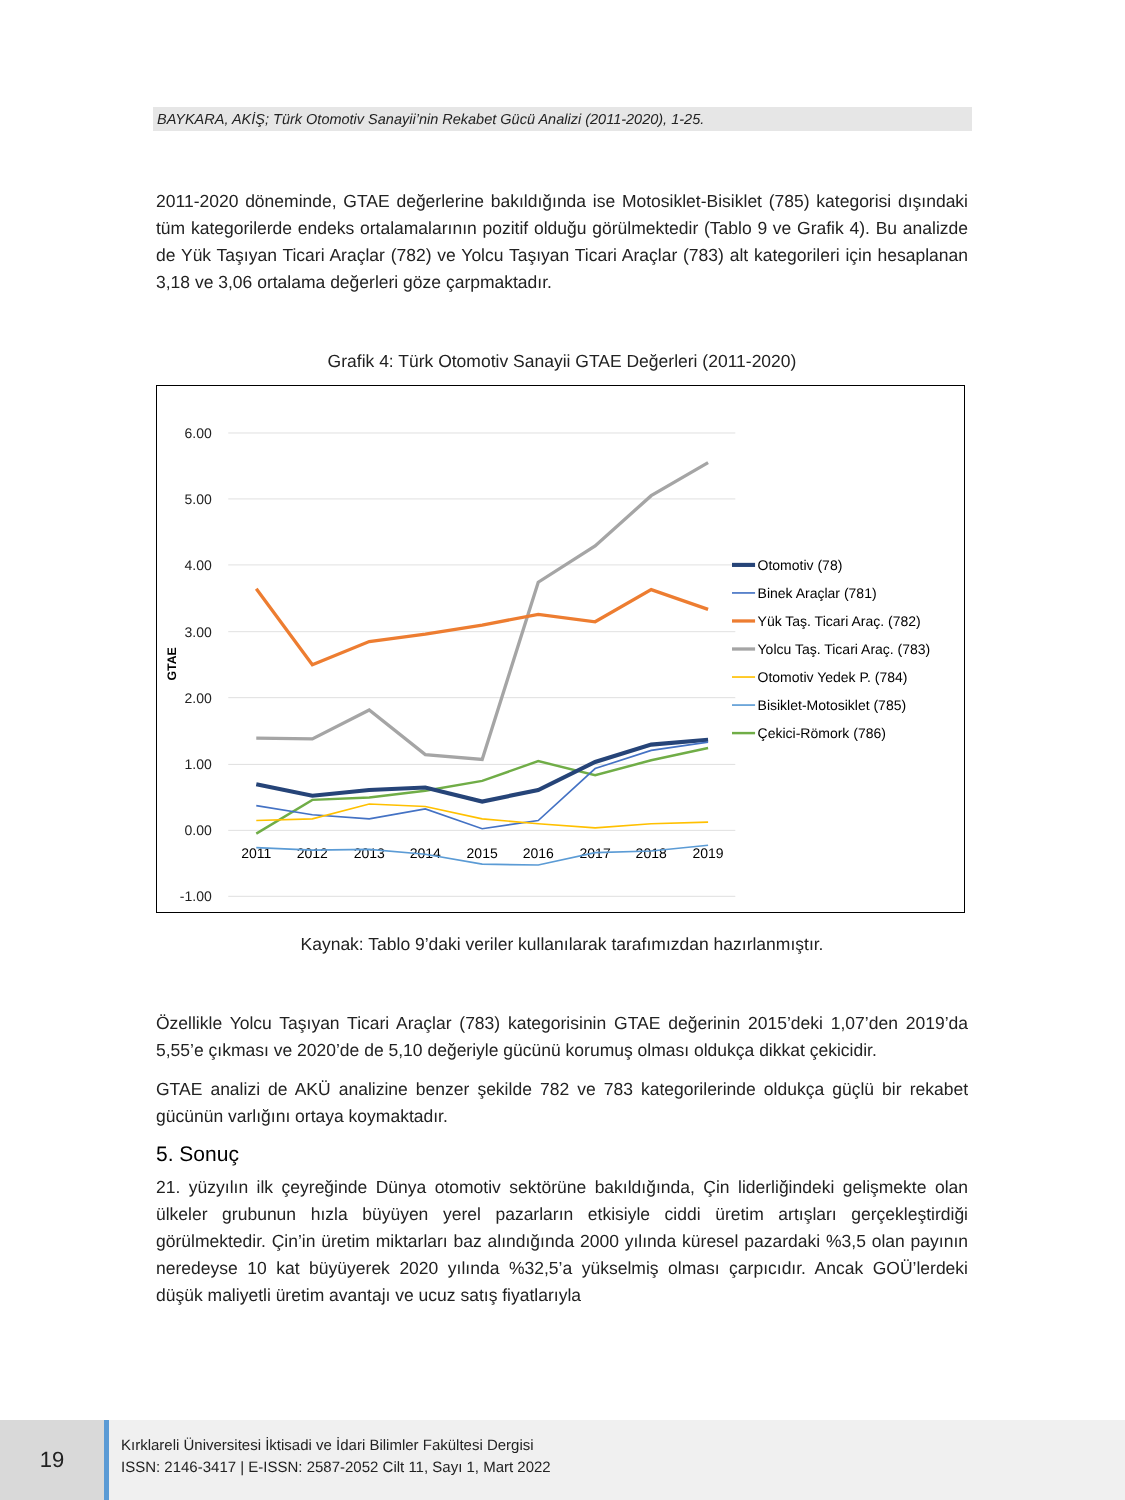BAYKARA, AKİŞ; Türk Otomotiv Sanayii’nin Rekabet Gücü Analizi (2011-2020), 1-25.
2011-2020 döneminde, GTAE değerlerine bakıldığında ise Motosiklet-Bisiklet (785) kategorisi dışındaki tüm kategorilerde endeks ortalamalarının pozitif olduğu görülmektedir (Tablo 9 ve Grafik 4). Bu analizde de Yük Taşıyan Ticari Araçlar (782) ve Yolcu Taşıyan Ticari Araçlar (783) alt kategorileri için hesaplanan 3,18 ve 3,06 ortalama değerleri göze çarpmaktadır.
Grafik 4: Türk Otomotiv Sanayii GTAE Değerleri (2011-2020)
6.00
5.00
4.00
3.00
2.00
1.00
0.00
-1.00
GTAE
2011
2012
2013
2014
2015
2016
2017
2018
2019
Otomotiv (78)
Binek Araçlar (781)
Yük Taş. Ticari Araç. (782)
Yolcu Taş. Ticari Araç. (783)
Otomotiv Yedek P. (784)
Bisiklet-Motosiklet (785)
Çekici-Römork (786)
Kaynak: Tablo 9’daki veriler kullanılarak tarafımızdan hazırlanmıştır.
Özellikle Yolcu Taşıyan Ticari Araçlar (783) kategorisinin GTAE değerinin 2015’deki 1,07’den 2019’da 5,55’e çıkması ve 2020’de de 5,10 değeriyle gücünü korumuş olması oldukça dikkat çekicidir.
GTAE analizi de AKÜ analizine benzer şekilde 782 ve 783 kategorilerinde oldukça güçlü bir rekabet gücünün varlığını ortaya koymaktadır.
5. Sonuç
21. yüzyılın ilk çeyreğinde Dünya otomotiv sektörüne bakıldığında, Çin liderliğindeki gelişmekte olan ülkeler grubunun hızla büyüyen yerel pazarların etkisiyle ciddi üretim artışları gerçekleştirdiği görülmektedir. Çin’in üretim miktarları baz alındığında 2000 yılında küresel pazardaki %3,5 olan payının neredeyse 10 kat büyüyerek 2020 yılında %32,5’a yükselmiş olması çarpıcıdır. Ancak GOÜ’lerdeki düşük maliyetli üretim avantajı ve ucuz satış fiyatlarıyla
19
Kırklareli Üniversitesi İktisadi ve İdari Bilimler Fakültesi Dergisi
ISSN: 2146-3417 | E-ISSN: 2587-2052 Cilt 11, Sayı 1, Mart 2022